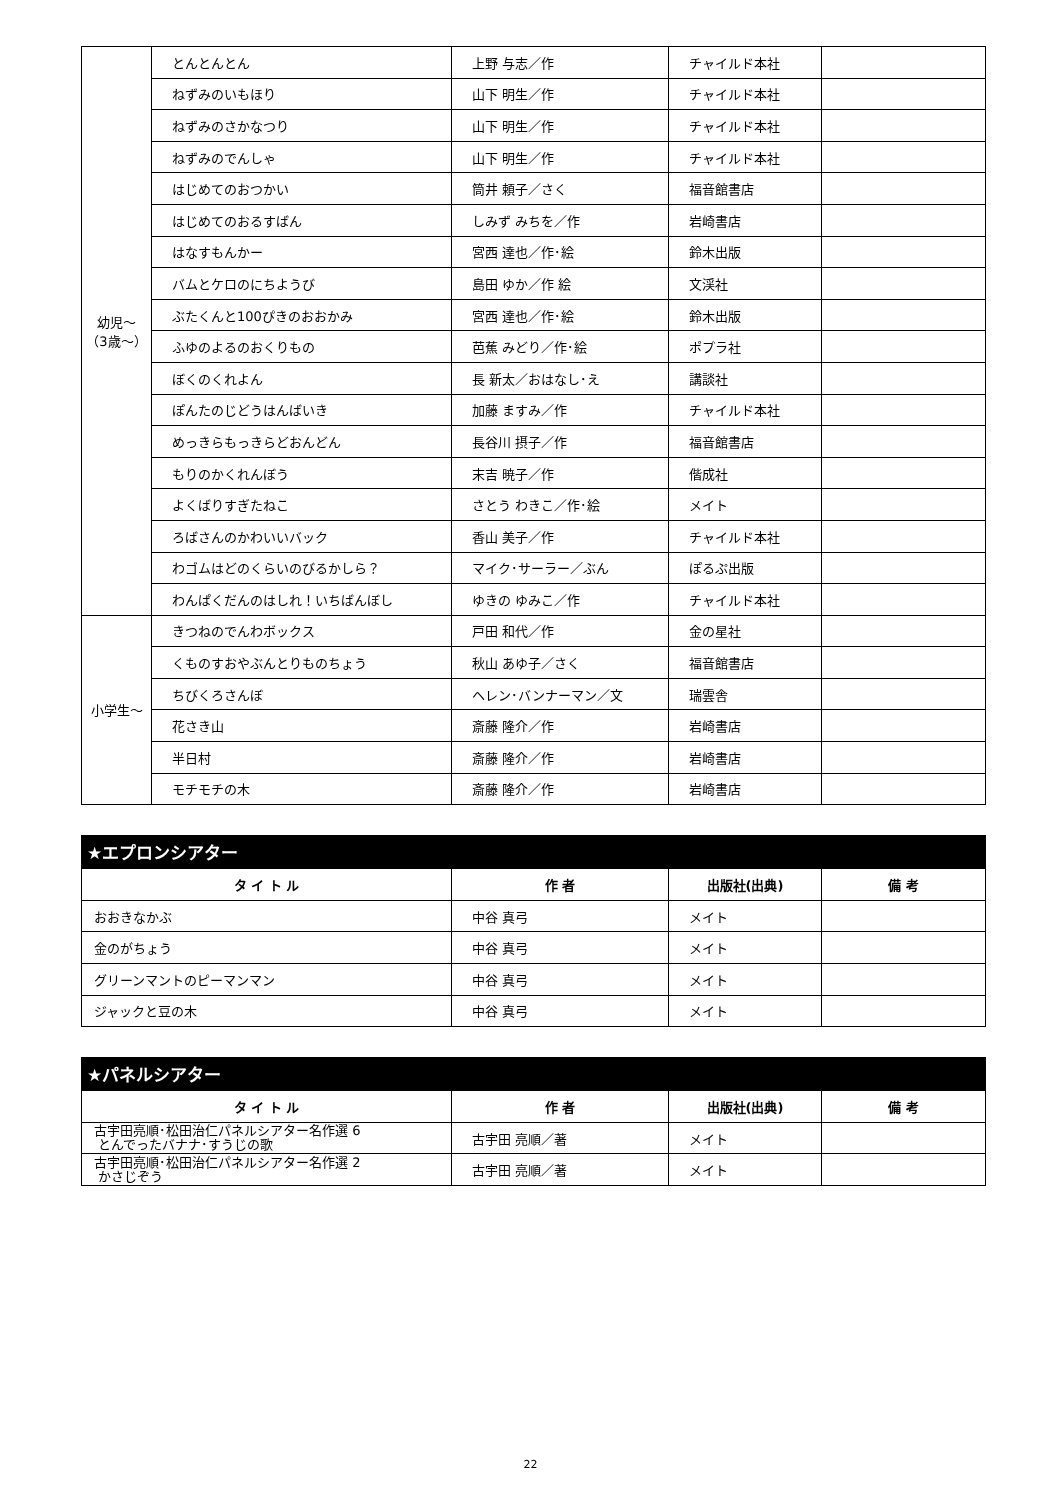| 幼児～ （3歳～） | とんとんとん | 上野 与志／作 | チャイルド本社 | |
| | ねずみのいもほり | 山下 明生／作 | チャイルド本社 | |
| | ねずみのさかなつり | 山下 明生／作 | チャイルド本社 | |
| | ねずみのでんしゃ | 山下 明生／作 | チャイルド本社 | |
| | はじめてのおつかい | 筒井 頼子／さく | 福音館書店 | |
| | はじめてのおるすばん | しみず みちを／作 | 岩崎書店 | |
| | はなすもんかー | 宮西 達也／作･絵 | 鈴木出版 | |
| | バムとケロのにちようび | 島田 ゆか／作 絵 | 文渓社 | |
| | ぶたくんと100ぴきのおおかみ | 宮西 達也／作･絵 | 鈴木出版 | |
| | ふゆのよるのおくりもの | 芭蕉 みどり／作･絵 | ポプラ社 | |
| | ぼくのくれよん | 長 新太／おはなし･え | 講談社 | |
| | ぽんたのじどうはんばいき | 加藤 ますみ／作 | チャイルド本社 | |
| | めっきらもっきらどおんどん | 長谷川 摂子／作 | 福音館書店 | |
| | もりのかくれんぼう | 末吉 暁子／作 | 偕成社 | |
| | よくばりすぎたねこ | さとう わきこ／作･絵 | メイト | |
| | ろばさんのかわいいバック | 香山 美子／作 | チャイルド本社 | |
| | わゴムはどのくらいのびるかしら？ | マイク･サーラー／ぶん | ぽるぷ出版 | |
| | わんぱくだんのはしれ！いちばんぼし | ゆきの ゆみこ／作 | チャイルド本社 | |
| 小学生～ | きつねのでんわボックス | 戸田 和代／作 | 金の星社 | |
| | くものすおやぶんとりものちょう | 秋山 あゆ子／さく | 福音館書店 | |
| | ちびくろさんぼ | ヘレン･バンナーマン／文 | 瑞雲舎 | |
| | 花さき山 | 斎藤 隆介／作 | 岩崎書店 | |
| | 半日村 | 斎藤 隆介／作 | 岩崎書店 | |
| | モチモチの木 | 斎藤 隆介／作 | 岩崎書店 | |
★エプロンシアター
| タ イ ト ル | 作 者 | 出版社(出典) | 備 考 |
| --- | --- | --- | --- |
| おおきなかぶ | 中谷 真弓 | メイト | |
| 金のがちょう | 中谷 真弓 | メイト | |
| グリーンマントのピーマンマン | 中谷 真弓 | メイト | |
| ジャックと豆の木 | 中谷 真弓 | メイト | |
★パネルシアター
| タ イ ト ル | 作 者 | 出版社(出典) | 備 考 |
| --- | --- | --- | --- |
| 古宇田亮順･松田治仁パネルシアター名作選 6 とんでったバナナ･すうじの歌 | 古宇田 亮順／著 | メイト | |
| 古宇田亮順･松田治仁パネルシアター名作選 2 かさじぞう | 古宇田 亮順／著 | メイト | |
22